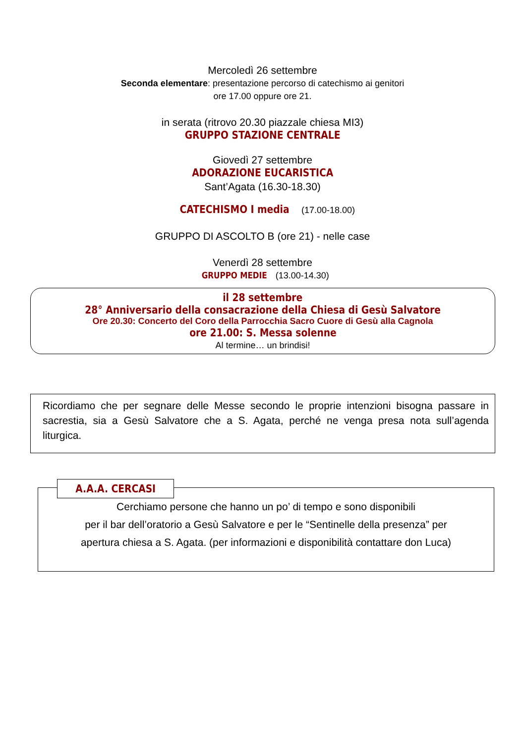Mercoledì 26 settembre
Seconda elementare: presentazione percorso di catechismo ai genitori
ore 17.00 oppure ore 21.
in serata (ritrovo 20.30 piazzale chiesa MI3)
GRUPPO STAZIONE CENTRALE
Giovedì 27 settembre
ADORAZIONE EUCARISTICA
Sant’Agata (16.30-18.30)
CATECHISMO I media (17.00-18.00)
GRUPPO DI ASCOLTO B (ore 21) - nelle case
Venerdì 28 settembre
GRUPPO MEDIE (13.00-14.30)
il 28 settembre
28° Anniversario della consacrazione della Chiesa di Gesù Salvatore
Ore 20.30: Concerto del Coro della Parrocchia Sacro Cuore di Gesù alla Cagnola
ore 21.00: S. Messa solenne
Al termine… un brindisi!
Ricordiamo che per segnare delle Messe secondo le proprie intenzioni bisogna passare in sacrestia, sia a Gesù Salvatore che a S. Agata, perché ne venga presa nota sull’agenda liturgica.
A.A.A. CERCASI
Cerchiamo persone che hanno un po’ di tempo e sono disponibili
per il bar dell’oratorio a Gesù Salvatore e per le “Sentinelle della presenza” per
apertura chiesa a S. Agata. (per informazioni e disponibilità contattare don Luca)